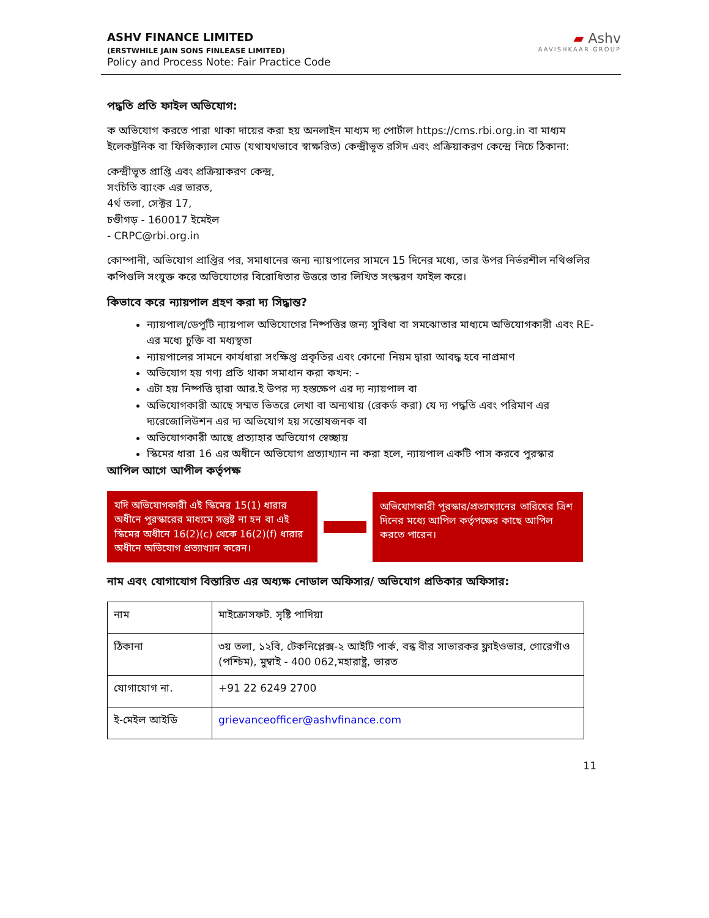ASHV FINANCE LIMITED
(ERSTWHILE JAIN SONS FINLEASE LIMITED)
Policy and Process Note: Fair Practice Code
▰ Ashv
AAVISHKAAR GROUP
পদ্ধতি প্রতি ফাইল অভিযোগ:
ক অভিযোগ করতে পারা থাকা দায়ের করা হয় অনলাইন মাধ্যম দ্য পোর্টাল https://cms.rbi.org.in বা মাধ্যম ইলেকট্রনিক বা ফিজিক্যাল মোড (যথাযথভাবে স্বাক্ষরিত) কেন্দ্রীভূত রসিদ এবং প্রক্রিয়াকরণ কেন্দ্রে নিচে ঠিকানা:
কেন্দ্রীভূত প্রাপ্তি এবং প্রক্রিয়াকরণ কেন্দ্র,
সংচিতি ব্যাংক এর ভারত,
4র্থ তলা, সেক্টর 17,
চণ্ডীগড় - 160017 ইমেইল
- CRPC@rbi.org.in
কোম্পানী, অভিযোগ প্রাপ্তির পর, সমাধানের জন্য ন্যায়পালের সামনে 15 দিনের মধ্যে, তার উপর নির্ভরশীল নথিগুলির কপিগুলি সংযুক্ত করে অভিযোগের বিরোধিতার উত্তরে তার লিখিত সংস্করণ ফাইল করে।
কিভাবে করে ন্যায়পাল গ্রহণ করা দ্য সিদ্ধান্ত?
ন্যায়পাল/ডেপুটি ন্যায়পাল অভিযোগের নিষ্পত্তির জন্য সুবিধা বা সমঝোতার মাধ্যমে অভিযোগকারী এবং RE-এর মধ্যে চুক্তি বা মধ্যস্থতা
ন্যায়পালের সামনে কার্যধারা সংক্ষিপ্ত প্রকৃতির এবং কোনো নিয়ম দ্বারা আবদ্ধ হবে নাপ্রমাণ
অভিযোগ হয় গণ্য প্রতি থাকা সমাধান করা কখন: -
এটা হয় নিষ্পত্তি দ্বারা আর.ই উপর দ্য হস্তক্ষেপ এর দ্য ন্যায়পাল বা
অভিযোগকারী আছে সম্মত ভিতরে লেখা বা অন্যথায় (রেকর্ড করা) যে দ্য পদ্ধতি এবং পরিমাণ এর দ্যরেজোলিউশন এর দ্য অভিযোগ হয় সন্তোষজনক বা
অভিযোগকারী আছে প্রত্যাহার অভিযোগ স্বেচ্ছায়
স্কিমের ধারা 16 এর অধীনে অভিযোগ প্রত্যাখ্যান না করা হলে, ন্যায়পাল একটি পাস করবে পুরস্কার
আপিল আগে আপীল কর্তৃপক্ষ
যদি অভিযোগকারী এই স্কিমের 15(1) ধারার অধীনে পুরস্কারের মাধ্যমে সন্তুষ্ট না হন বা এই স্কিমের অধীনে 16(2)(c) থেকে 16(2)(f) ধারার অধীনে অভিযোগ প্রত্যাখ্যান করেন।
অভিযোগকারী পুরস্কার/প্রত্যাখ্যানের তারিখের ত্রিশ দিনের মধ্যে আপিল কর্তৃপক্ষের কাছে আপিল করতে পারেন।
নাম এবং যোগাযোগ বিস্তারিত এর অধ্যক্ষ নোডাল অফিসার/ অভিযোগ প্রতিকার অফিসার:
| নাম | মাইক্রোসফট. সৃষ্টি পাদিয়া |
| ঠিকানা | ৩য় তলা, ১২বি, টেকনিপ্লেক্স-২ আইটি পার্ক, বন্ধ বীর সাভারকর ফ্লাইওভার, গোরেগাঁও (পশ্চিম), মুম্বাই - 400 062,মহারাষ্ট্র, ভারত |
| যোগাযোগ না. | +91 22 6249 2700 |
| ই-মেইল আইডি | grievanceofficer@ashvfinance.com |
11